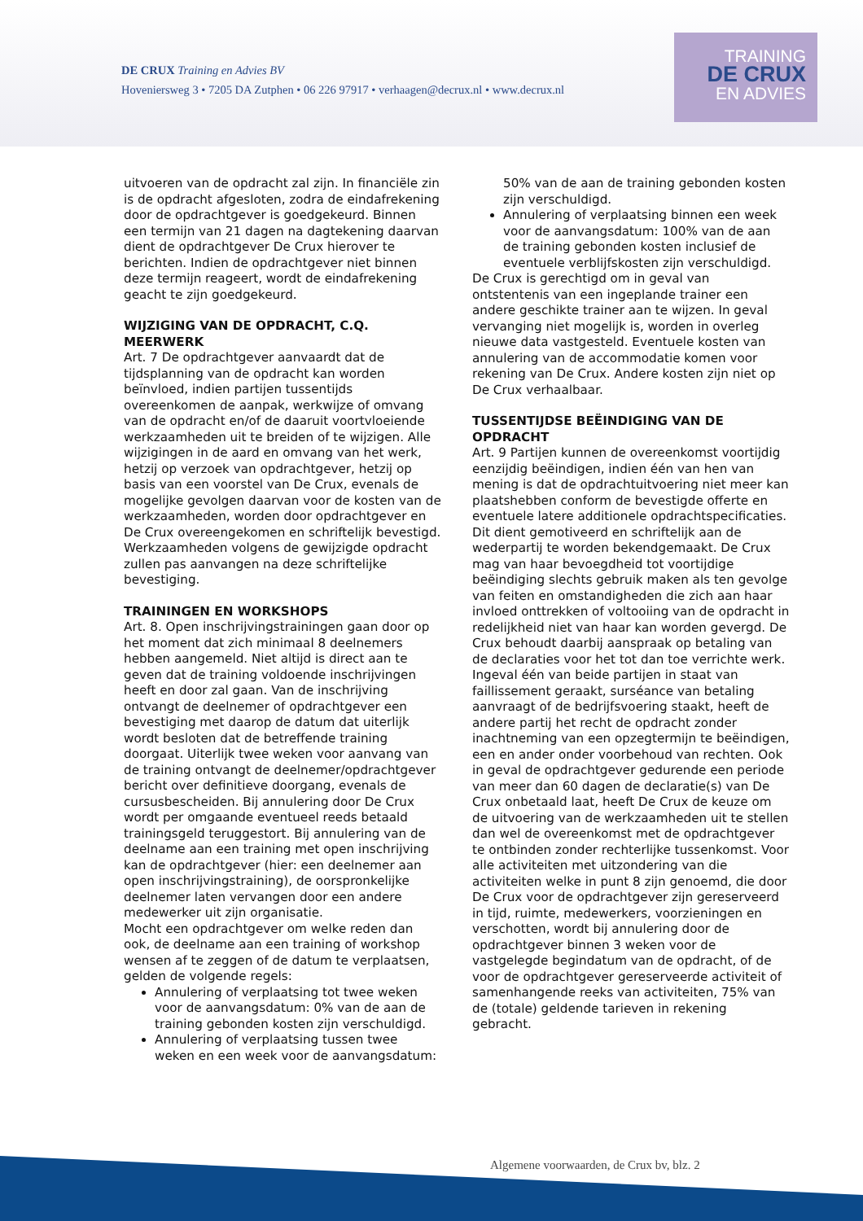DE CRUX Training en Advies BV
Hoveniersweg 3 • 7205 DA Zutphen • 06 226 97917 • verhaagen@decrux.nl • www.decrux.nl
TRAINING
DE CRUX
EN ADVIES
uitvoeren van de opdracht zal zijn. In financiële zin is de opdracht afgesloten, zodra de eindafrekening door de opdrachtgever is goedgekeurd. Binnen een termijn van 21 dagen na dagtekening daarvan dient de opdrachtgever De Crux hierover te berichten. Indien de opdrachtgever niet binnen deze termijn reageert, wordt de eindafrekening geacht te zijn goedgekeurd.
WIJZIGING VAN DE OPDRACHT, C.Q. MEERWERK
Art. 7 De opdrachtgever aanvaardt dat de tijdsplanning van de opdracht kan worden beïnvloed, indien partijen tussentijds overeenkomen de aanpak, werkwijze of omvang van de opdracht en/of de daaruit voortvloeiende werkzaamheden uit te breiden of te wijzigen. Alle wijzigingen in de aard en omvang van het werk, hetzij op verzoek van opdrachtgever, hetzij op basis van een voorstel van De Crux, evenals de mogelijke gevolgen daarvan voor de kosten van de werkzaamheden, worden door opdrachtgever en De Crux overeengekomen en schriftelijk bevestigd. Werkzaamheden volgens de gewijzigde opdracht zullen pas aanvangen na deze schriftelijke bevestiging.
TRAININGEN EN WORKSHOPS
Art. 8. Open inschrijvingstrainingen gaan door op het moment dat zich minimaal 8 deelnemers hebben aangemeld. Niet altijd is direct aan te geven dat de training voldoende inschrijvingen heeft en door zal gaan. Van de inschrijving ontvangt de deelnemer of opdrachtgever een bevestiging met daarop de datum dat uiterlijk wordt besloten dat de betreffende training doorgaat. Uiterlijk twee weken voor aanvang van de training ontvangt de deelnemer/opdrachtgever bericht over definitieve doorgang, evenals de cursusbescheiden. Bij annulering door De Crux wordt per omgaande eventueel reeds betaald trainingsgeld teruggestort. Bij annulering van de deelname aan een training met open inschrijving kan de opdrachtgever (hier: een deelnemer aan open inschrijvingstraining), de oorspronkelijke deelnemer laten vervangen door een andere medewerker uit zijn organisatie.
Mocht een opdrachtgever om welke reden dan ook, de deelname aan een training of workshop wensen af te zeggen of de datum te verplaatsen, gelden de volgende regels:
Annulering of verplaatsing tot twee weken voor de aanvangsdatum: 0% van de aan de training gebonden kosten zijn verschuldigd.
Annulering of verplaatsing tussen twee weken en een week voor de aanvangsdatum:
50% van de aan de training gebonden kosten zijn verschuldigd.
Annulering of verplaatsing binnen een week voor de aanvangsdatum: 100% van de aan de training gebonden kosten inclusief de eventuele verblijfskosten zijn verschuldigd.
De Crux is gerechtigd om in geval van ontstentenis van een ingeplande trainer een andere geschikte trainer aan te wijzen. In geval vervanging niet mogelijk is, worden in overleg nieuwe data vastgesteld. Eventuele kosten van annulering van de accommodatie komen voor rekening van De Crux. Andere kosten zijn niet op De Crux verhaalbaar.
TUSSENTIJDSE BEËINDIGING VAN DE OPDRACHT
Art. 9 Partijen kunnen de overeenkomst voortijdig eenzijdig beëindigen, indien één van hen van mening is dat de opdrachtuitvoering niet meer kan plaatshebben conform de bevestigde offerte en eventuele latere additionele opdrachtspecificaties. Dit dient gemotiveerd en schriftelijk aan de wederpartij te worden bekendgemaakt. De Crux mag van haar bevoegdheid tot voortijdige beëindiging slechts gebruik maken als ten gevolge van feiten en omstandigheden die zich aan haar invloed onttrekken of voltooiing van de opdracht in redelijkheid niet van haar kan worden gevergd. De Crux behoudt daarbij aanspraak op betaling van de declaraties voor het tot dan toe verrichte werk. Ingeval één van beide partijen in staat van faillissement geraakt, surséance van betaling aanvraagt of de bedrijfsvoering staakt, heeft de andere partij het recht de opdracht zonder inachtneming van een opzegtermijn te beëindigen, een en ander onder voorbehoud van rechten. Ook in geval de opdrachtgever gedurende een periode van meer dan 60 dagen de declaratie(s) van De Crux onbetaald laat, heeft De Crux de keuze om de uitvoering van de werkzaamheden uit te stellen dan wel de overeenkomst met de opdrachtgever te ontbinden zonder rechterlijke tussenkomst. Voor alle activiteiten met uitzondering van die activiteiten welke in punt 8 zijn genoemd, die door De Crux voor de opdrachtgever zijn gereserveerd in tijd, ruimte, medewerkers, voorzieningen en verschotten, wordt bij annulering door de opdrachtgever binnen 3 weken voor de vastgelegde begindatum van de opdracht, of de voor de opdrachtgever gereserveerde activiteit of samenhangende reeks van activiteiten, 75% van de (totale) geldende tarieven in rekening gebracht.
Algemene voorwaarden, de Crux bv, blz. 2